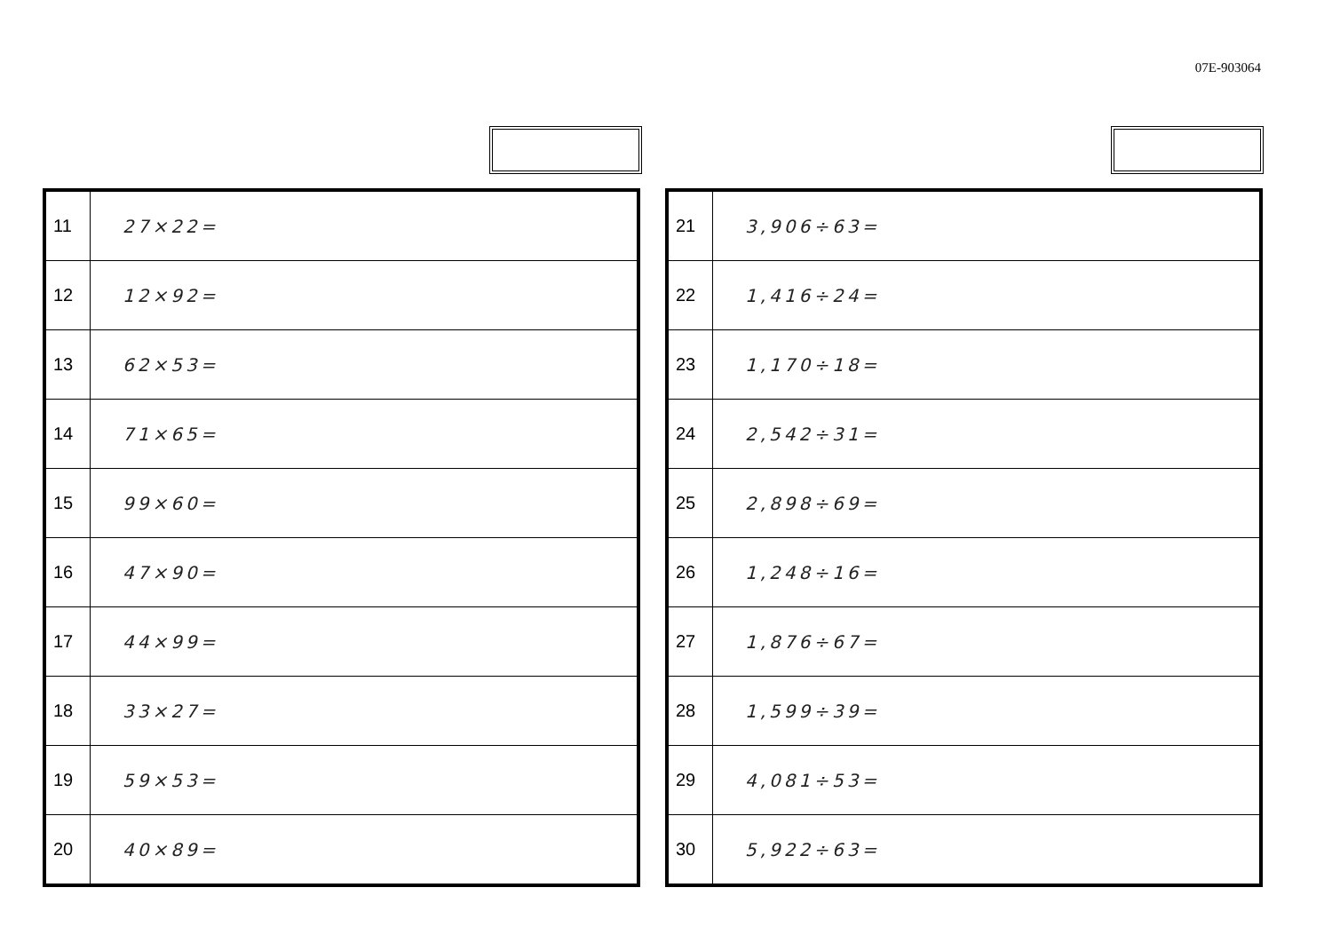07E-903064
| 11 | 27×22= |
| 12 | 12×92= |
| 13 | 62×53= |
| 14 | 71×65= |
| 15 | 99×60= |
| 16 | 47×90= |
| 17 | 44×99= |
| 18 | 33×27= |
| 19 | 59×53= |
| 20 | 40×89= |
| 21 | 3,906÷63= |
| 22 | 1,416÷24= |
| 23 | 1,170÷18= |
| 24 | 2,542÷31= |
| 25 | 2,898÷69= |
| 26 | 1,248÷16= |
| 27 | 1,876÷67= |
| 28 | 1,599÷39= |
| 29 | 4,081÷53= |
| 30 | 5,922÷63= |